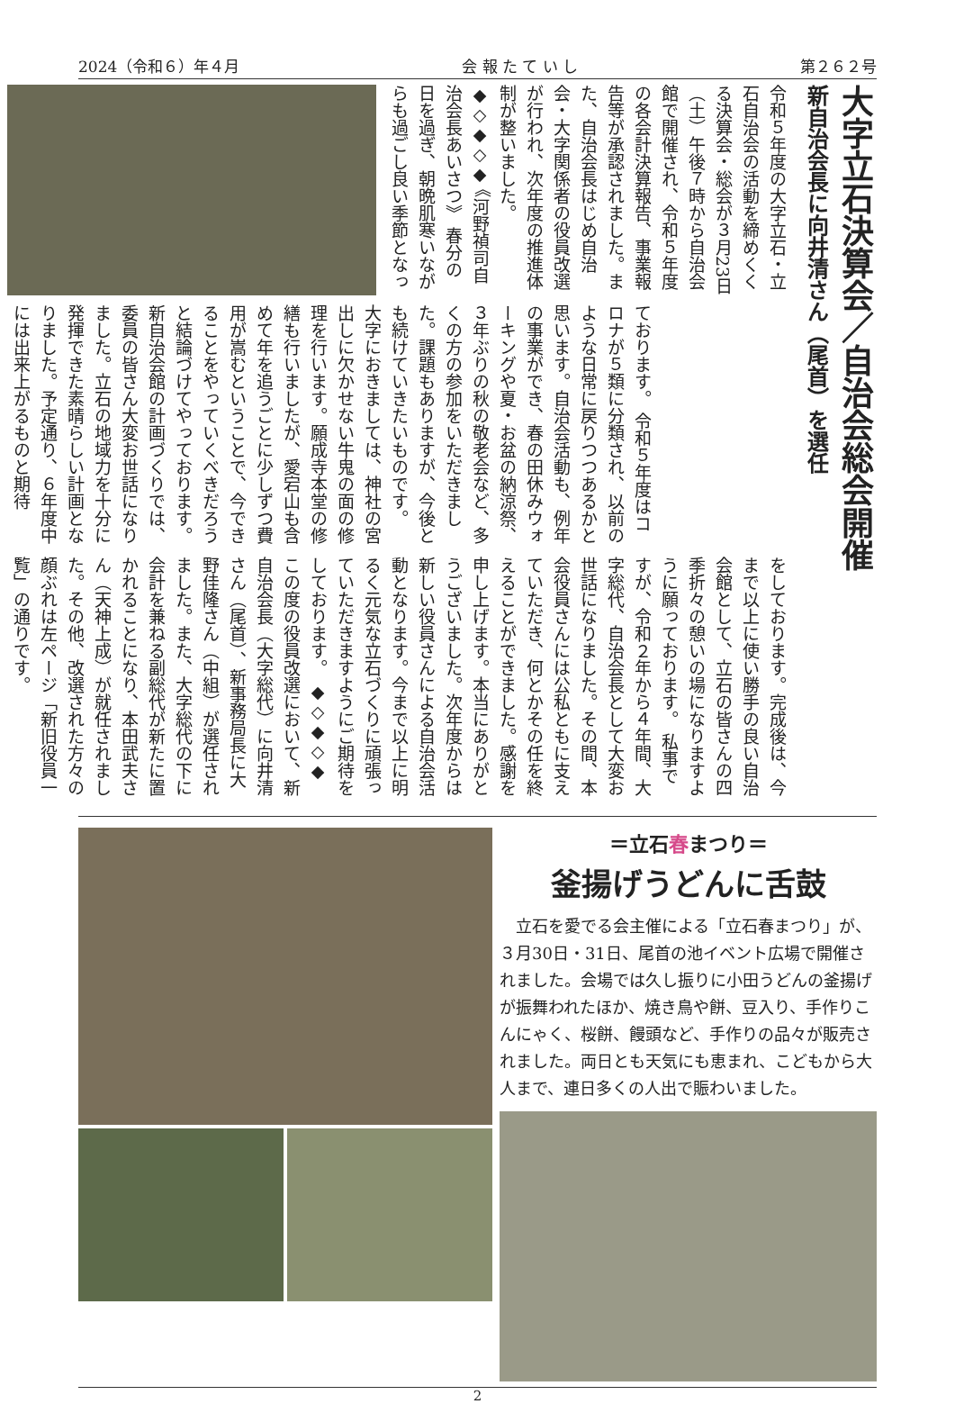2024（令和６）年４月 会 報 た て い し 第２６２号
大字立石決算会／自治会総会開催
新自治会長に向井清さん（尾首）を選任
令和５年度の大字立石・立石自治会の活動を締めくくる決算会・総会が３月23日（土）午後７時から自治会館で開催され、令和５年度の各会計決算報告、事業報告等が承認されました。また、自治会長はじめ自治会・大字関係者の役員改選が行われ、次年度の推進体制が整いました。 ◆◇◆◇◆ 《河野禎司自治会長あいさつ》 春分の日を過ぎ、朝晩肌寒いながらも過ごし良い季節となっ
ております。 令和５年度はコロナが５類に分類され、以前のような日常に戻りつつあるかと思います。自治会活動も、例年の事業ができ、春の田休みウォーキングや夏・お盆の納涼祭、３年ぶりの秋の敬老会など、多くの方の参加をいただきました。課題もありますが、今後とも続けていきたいものです。 大字におきましては、神社の宮出しに欠かせない牛鬼の面の修理を行います。願成寺本堂の修繕も行いましたが、愛宕山も含めて年を追うごとに少しずつ費用が嵩むということで、今できることをやっていくべきだろうと結論づけてやっております。 新自治会館の計画づくりでは、委員の皆さん大変お世話になりました。立石の地域力を十分に発揮できた素晴らしい計画となりました。予定通り、６年度中には出来上がるものと期待
をしております。完成後は、今まで以上に使い勝手の良い自治会館として、立石の皆さんの四季折々の憩いの場になりますように願っております。 私事ですが、令和２年から４年間、大字総代、自治会長として大変お世話になりました。その間、本会役員さんには公私ともに支えていただき、何とかその任を終えることができました。感謝を申し上げます。本当にありがとうございました。次年度からは新しい役員さんによる自治会活動となります。今まで以上に明るく元気な立石づくりに頑張っていただきますようにご期待をしております。 ◆◇◆◇◆ この度の役員改選において、新自治会長（大字総代）に向井清さん（尾首）、新事務局長に大野佳隆さん（中組）が選任されました。また、大字総代の下に会計を兼ねる副総代が新たに置かれることになり、本田武夫さん（天神上成）が就任されました。その他、改選された方々の顔ぶれは左ページ「新旧役員一覧」の通りです。
＝立石春まつり＝
釜揚げうどんに舌鼓
立石を愛でる会主催による「立石春まつり」が、３月30日・31日、尾首の池イベント広場で開催されました。会場では久し振りに小田うどんの釜揚げが振舞われたほか、焼き鳥や餅、豆入り、手作りこんにゃく、桜餅、饅頭など、手作りの品々が販売されました。両日とも天気にも恵まれ、こどもから大人まで、連日多くの人出で賑わいました。
2